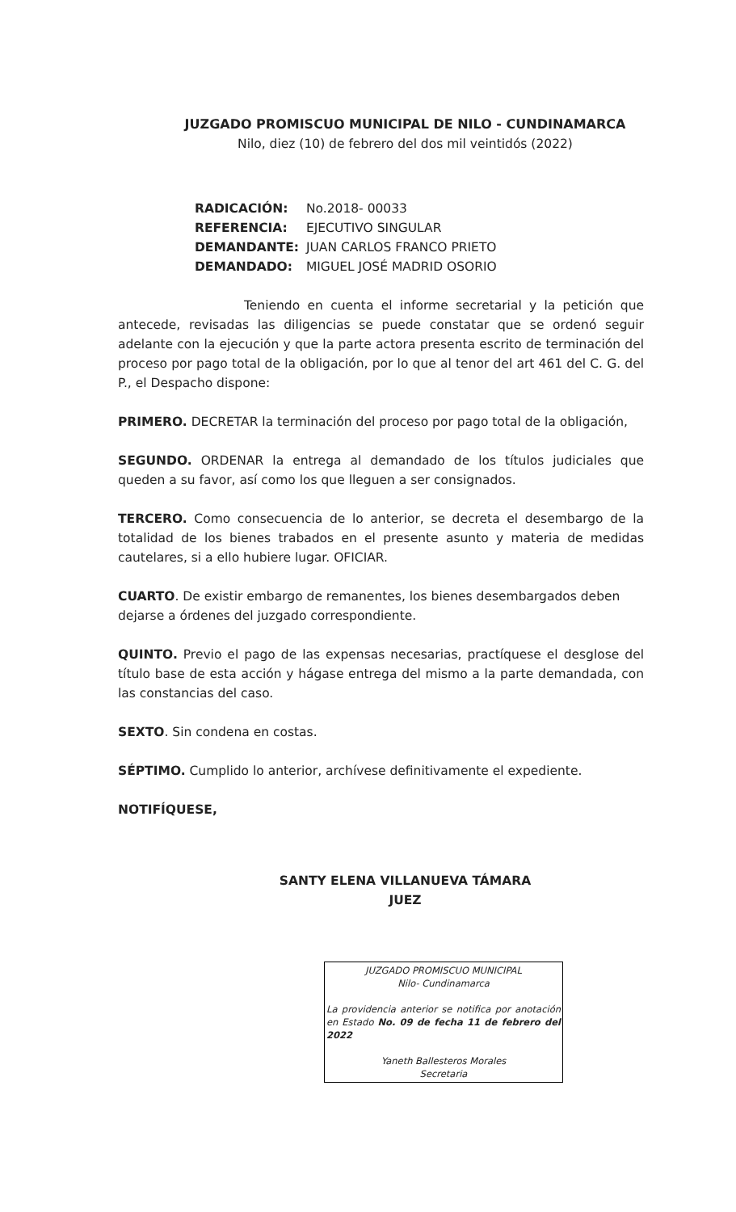JUZGADO PROMISCUO MUNICIPAL DE NILO - CUNDINAMARCA
Nilo, diez (10) de febrero del dos mil veintidós (2022)
RADICACIÓN: No.2018- 00033
REFERENCIA: EJECUTIVO SINGULAR
DEMANDANTE: JUAN CARLOS FRANCO PRIETO
DEMANDADO: MIGUEL JOSÉ MADRID OSORIO
Teniendo en cuenta el informe secretarial y la petición que antecede, revisadas las diligencias se puede constatar que se ordenó seguir adelante con la ejecución y que la parte actora presenta escrito de terminación del proceso por pago total de la obligación, por lo que al tenor del art 461 del C. G. del P., el Despacho dispone:
PRIMERO. DECRETAR la terminación del proceso por pago total de la obligación,
SEGUNDO. ORDENAR la entrega al demandado de los títulos judiciales que queden a su favor, así como los que lleguen a ser consignados.
TERCERO. Como consecuencia de lo anterior, se decreta el desembargo de la totalidad de los bienes trabados en el presente asunto y materia de medidas cautelares, si a ello hubiere lugar. OFICIAR.
CUARTO. De existir embargo de remanentes, los bienes desembargados deben dejarse a órdenes del juzgado correspondiente.
QUINTO. Previo el pago de las expensas necesarias, practíquese el desglose del título base de esta acción y hágase entrega del mismo a la parte demandada, con las constancias del caso.
SEXTO. Sin condena en costas.
SÉPTIMO. Cumplido lo anterior, archívese definitivamente el expediente.
NOTIFÍQUESE,
SANTY ELENA VILLANUEVA TÁMARA
JUEZ
JUZGADO PROMISCUO MUNICIPAL
Nilo- Cundinamarca
La providencia anterior se notifica por anotación en Estado No. 09 de fecha 11 de febrero del 2022
Yaneth Ballesteros Morales
Secretaria